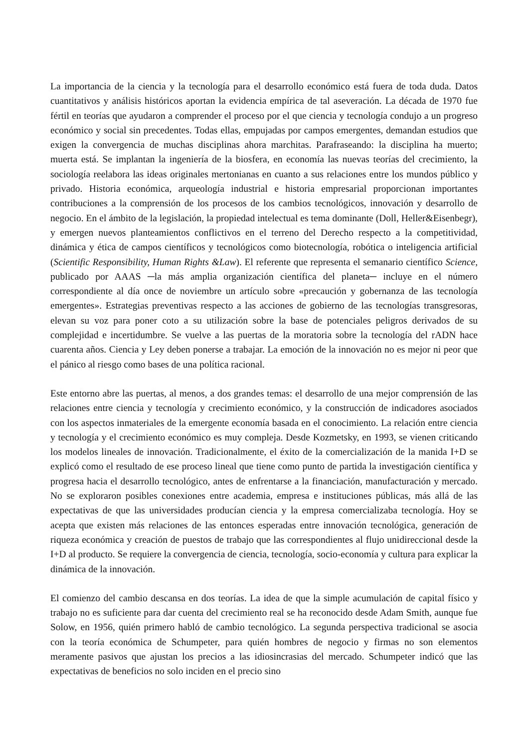La importancia de la ciencia y la tecnología para el desarrollo económico está fuera de toda duda. Datos cuantitativos y análisis históricos aportan la evidencia empírica de tal aseveración. La década de 1970 fue fértil en teorías que ayudaron a comprender el proceso por el que ciencia y tecnología condujo a un progreso económico y social sin precedentes. Todas ellas, empujadas por campos emergentes, demandan estudios que exigen la convergencia de muchas disciplinas ahora marchitas. Parafraseando: la disciplina ha muerto; muerta está. Se implantan la ingeniería de la biosfera, en economía las nuevas teorías del crecimiento, la sociología reelabora las ideas originales mertonianas en cuanto a sus relaciones entre los mundos público y privado. Historia económica, arqueología industrial e historia empresarial proporcionan importantes contribuciones a la comprensión de los procesos de los cambios tecnológicos, innovación y desarrollo de negocio. En el ámbito de la legislación, la propiedad intelectual es tema dominante (Doll, Heller&Eisenbegr), y emergen nuevos planteamientos conflictivos en el terreno del Derecho respecto a la competitividad, dinámica y ética de campos científicos y tecnológicos como biotecnología, robótica o inteligencia artificial (Scientific Responsibility, Human Rights &Law). El referente que representa el semanario científico Science, publicado por AAAS ─la más amplia organización científica del planeta─ incluye en el número correspondiente al día once de noviembre un artículo sobre «precaución y gobernanza de las tecnología emergentes». Estrategias preventivas respecto a las acciones de gobierno de las tecnologías transgresoras, elevan su voz para poner coto a su utilización sobre la base de potenciales peligros derivados de su complejidad e incertidumbre. Se vuelve a las puertas de la moratoria sobre la tecnología del rADN hace cuarenta años. Ciencia y Ley deben ponerse a trabajar. La emoción de la innovación no es mejor ni peor que el pánico al riesgo como bases de una política racional.
Este entorno abre las puertas, al menos, a dos grandes temas: el desarrollo de una mejor comprensión de las relaciones entre ciencia y tecnología y crecimiento económico, y la construcción de indicadores asociados con los aspectos inmateriales de la emergente economía basada en el conocimiento. La relación entre ciencia y tecnología y el crecimiento económico es muy compleja. Desde Kozmetsky, en 1993, se vienen criticando los modelos lineales de innovación. Tradicionalmente, el éxito de la comercialización de la manida I+D se explicó como el resultado de ese proceso lineal que tiene como punto de partida la investigación científica y progresa hacia el desarrollo tecnológico, antes de enfrentarse a la financiación, manufacturación y mercado. No se exploraron posibles conexiones entre academia, empresa e instituciones públicas, más allá de las expectativas de que las universidades producían ciencia y la empresa comercializaba tecnología. Hoy se acepta que existen más relaciones de las entonces esperadas entre innovación tecnológica, generación de riqueza económica y creación de puestos de trabajo que las correspondientes al flujo unidireccional desde la I+D al producto. Se requiere la convergencia de ciencia, tecnología, socio-economía y cultura para explicar la dinámica de la innovación.
El comienzo del cambio descansa en dos teorías. La idea de que la simple acumulación de capital físico y trabajo no es suficiente para dar cuenta del crecimiento real se ha reconocido desde Adam Smith, aunque fue Solow, en 1956, quién primero habló de cambio tecnológico. La segunda perspectiva tradicional se asocia con la teoría económica de Schumpeter, para quién hombres de negocio y firmas no son elementos meramente pasivos que ajustan los precios a las idiosincrasias del mercado. Schumpeter indicó que las expectativas de beneficios no solo inciden en el precio sino